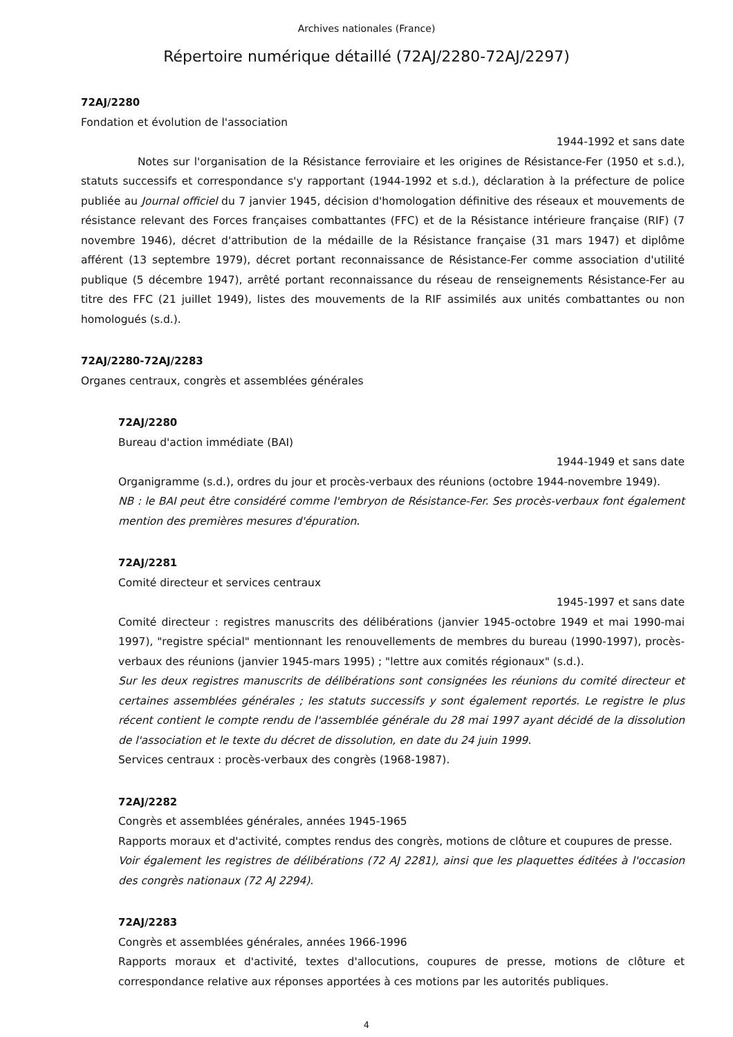Archives nationales (France)
Répertoire numérique détaillé (72AJ/2280-72AJ/2297)
72AJ/2280
Fondation et évolution de l'association
1944-1992 et sans date
Notes sur l'organisation de la Résistance ferroviaire et les origines de Résistance-Fer (1950 et s.d.), statuts successifs et correspondance s'y rapportant (1944-1992 et s.d.), déclaration à la préfecture de police publiée au Journal officiel du 7 janvier 1945, décision d'homologation définitive des réseaux et mouvements de résistance relevant des Forces françaises combattantes (FFC) et de la Résistance intérieure française (RIF) (7 novembre 1946), décret d'attribution de la médaille de la Résistance française (31 mars 1947) et diplôme afférent (13 septembre 1979), décret portant reconnaissance de Résistance-Fer comme association d'utilité publique (5 décembre 1947), arrêté portant reconnaissance du réseau de renseignements Résistance-Fer au titre des FFC (21 juillet 1949), listes des mouvements de la RIF assimilés aux unités combattantes ou non homologués (s.d.).
72AJ/2280-72AJ/2283
Organes centraux, congrès et assemblées générales
72AJ/2280
Bureau d'action immédiate (BAI)
1944-1949 et sans date
Organigramme (s.d.), ordres du jour et procès-verbaux des réunions (octobre 1944-novembre 1949).
NB : le BAI peut être considéré comme l'embryon de Résistance-Fer. Ses procès-verbaux font également mention des premières mesures d'épuration.
72AJ/2281
Comité directeur et services centraux
1945-1997 et sans date
Comité directeur : registres manuscrits des délibérations (janvier 1945-octobre 1949 et mai 1990-mai 1997), "registre spécial" mentionnant les renouvellements de membres du bureau (1990-1997), procès-verbaux des réunions (janvier 1945-mars 1995) ; "lettre aux comités régionaux" (s.d.).
Sur les deux registres manuscrits de délibérations sont consignées les réunions du comité directeur et certaines assemblées générales ; les statuts successifs y sont également reportés. Le registre le plus récent contient le compte rendu de l'assemblée générale du 28 mai 1997 ayant décidé de la dissolution de l'association et le texte du décret de dissolution, en date du 24 juin 1999.
Services centraux : procès-verbaux des congrès (1968-1987).
72AJ/2282
Congrès et assemblées générales, années 1945-1965
Rapports moraux et d'activité, comptes rendus des congrès, motions de clôture et coupures de presse.
Voir également les registres de délibérations (72 AJ 2281), ainsi que les plaquettes éditées à l'occasion des congrès nationaux (72 AJ 2294).
72AJ/2283
Congrès et assemblées générales, années 1966-1996
Rapports moraux et d'activité, textes d'allocutions, coupures de presse, motions de clôture et correspondance relative aux réponses apportées à ces motions par les autorités publiques.
4